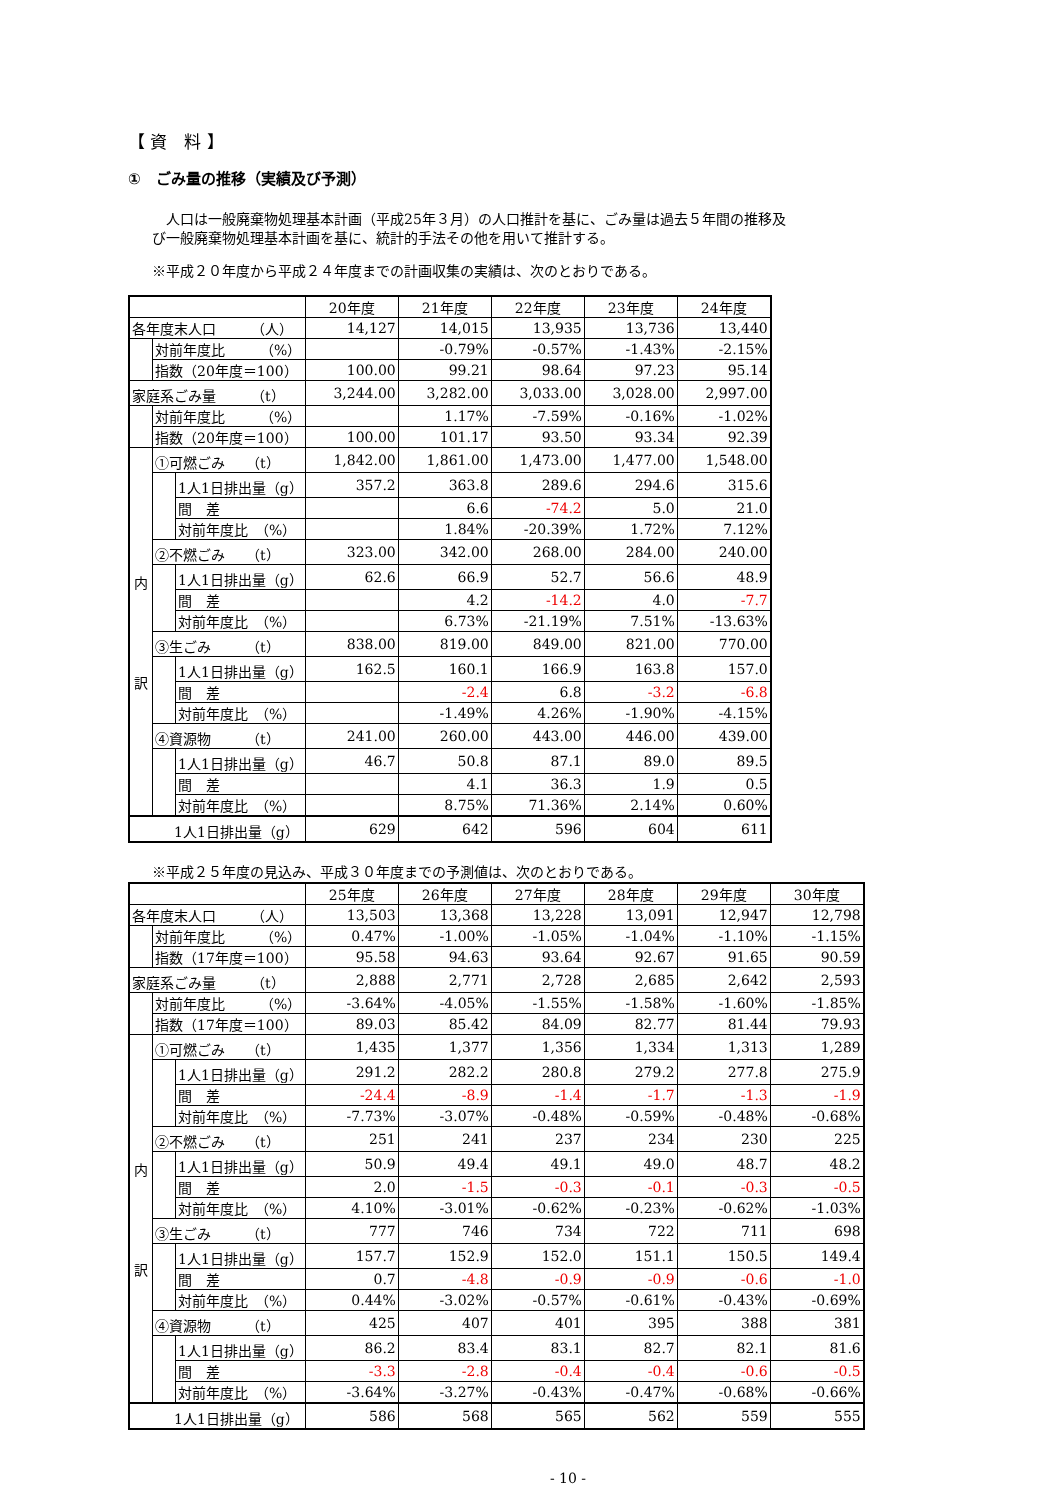【 資　料 】
①　ごみ量の推移（実績及び予測）
　人口は一般廃棄物処理基本計画（平成25年３月）の人口推計を基に、ごみ量は過去５年間の推移及び一般廃棄物処理基本計画を基に、統計的手法その他を用いて推計する。
※平成２０年度から平成２４年度までの計画収集の実績は、次のとおりである。
| | | | 20年度 | 21年度 | 22年度 | 23年度 | 24年度 |
| --- | --- | --- | --- | --- | --- | --- | --- |
| 各年度末人口 （人） | | | 14,127 | 14,015 | 13,935 | 13,736 | 13,440 |
| | 対前年度比 （%） | | | -0.79% | -0.57% | -1.43% | -2.15% |
| | 指数（20年度＝100） | | 100.00 | 99.21 | 98.64 | 97.23 | 95.14 |
| 家庭系ごみ量 （t） | | | 3,244.00 | 3,282.00 | 3,033.00 | 3,028.00 | 2,997.00 |
| | 対前年度比 （%） | | | 1.17% | -7.59% | -0.16% | -1.02% |
| | 指数（20年度＝100） | | 100.00 | 101.17 | 93.50 | 93.34 | 92.39 |
| 内 訳 | ①可燃ごみ （t） | | 1,842.00 | 1,861.00 | 1,473.00 | 1,477.00 | 1,548.00 |
| | | 1人1日排出量（g） | 357.2 | 363.8 | 289.6 | 294.6 | 315.6 |
| | | 間 差 | | 6.6 | -74.2 | 5.0 | 21.0 |
| | | 対前年度比 （%） | | 1.84% | -20.39% | 1.72% | 7.12% |
| | ②不燃ごみ （t） | | 323.00 | 342.00 | 268.00 | 284.00 | 240.00 |
| | | 1人1日排出量（g） | 62.6 | 66.9 | 52.7 | 56.6 | 48.9 |
| | | 間 差 | | 4.2 | -14.2 | 4.0 | -7.7 |
| | | 対前年度比 （%） | | 6.73% | -21.19% | 7.51% | -13.63% |
| | ③生ごみ （t） | | 838.00 | 819.00 | 849.00 | 821.00 | 770.00 |
| | | 1人1日排出量（g） | 162.5 | 160.1 | 166.9 | 163.8 | 157.0 |
| | | 間 差 | | -2.4 | 6.8 | -3.2 | -6.8 |
| | | 対前年度比 （%） | | -1.49% | 4.26% | -1.90% | -4.15% |
| | ④資源物 （t） | | 241.00 | 260.00 | 443.00 | 446.00 | 439.00 |
| | | 1人1日排出量（g） | 46.7 | 50.8 | 87.1 | 89.0 | 89.5 |
| | | 間 差 | | 4.1 | 36.3 | 1.9 | 0.5 |
| | | 対前年度比 （%） | | 8.75% | 71.36% | 2.14% | 0.60% |
| 1人1日排出量（g） | | | 629 | 642 | 596 | 604 | 611 |
※平成２５年度の見込み、平成３０年度までの予測値は、次のとおりである。
| | | | 25年度 | 26年度 | 27年度 | 28年度 | 29年度 | 30年度 |
| --- | --- | --- | --- | --- | --- | --- | --- | --- |
| 各年度末人口 （人） | | | 13,503 | 13,368 | 13,228 | 13,091 | 12,947 | 12,798 |
| | 対前年度比 （%） | | 0.47% | -1.00% | -1.05% | -1.04% | -1.10% | -1.15% |
| | 指数（17年度＝100） | | 95.58 | 94.63 | 93.64 | 92.67 | 91.65 | 90.59 |
| 家庭系ごみ量 （t） | | | 2,888 | 2,771 | 2,728 | 2,685 | 2,642 | 2,593 |
| | 対前年度比 （%） | | -3.64% | -4.05% | -1.55% | -1.58% | -1.60% | -1.85% |
| | 指数（17年度＝100） | | 89.03 | 85.42 | 84.09 | 82.77 | 81.44 | 79.93 |
| 内 訳 | ①可燃ごみ （t） | | 1,435 | 1,377 | 1,356 | 1,334 | 1,313 | 1,289 |
| | | 1人1日排出量（g） | 291.2 | 282.2 | 280.8 | 279.2 | 277.8 | 275.9 |
| | | 間 差 | -24.4 | -8.9 | -1.4 | -1.7 | -1.3 | -1.9 |
| | | 対前年度比 （%） | -7.73% | -3.07% | -0.48% | -0.59% | -0.48% | -0.68% |
| | ②不燃ごみ （t） | | 251 | 241 | 237 | 234 | 230 | 225 |
| | | 1人1日排出量（g） | 50.9 | 49.4 | 49.1 | 49.0 | 48.7 | 48.2 |
| | | 間 差 | 2.0 | -1.5 | -0.3 | -0.1 | -0.3 | -0.5 |
| | | 対前年度比 （%） | 4.10% | -3.01% | -0.62% | -0.23% | -0.62% | -1.03% |
| | ③生ごみ （t） | | 777 | 746 | 734 | 722 | 711 | 698 |
| | | 1人1日排出量（g） | 157.7 | 152.9 | 152.0 | 151.1 | 150.5 | 149.4 |
| | | 間 差 | 0.7 | -4.8 | -0.9 | -0.9 | -0.6 | -1.0 |
| | | 対前年度比 （%） | 0.44% | -3.02% | -0.57% | -0.61% | -0.43% | -0.69% |
| | ④資源物 （t） | | 425 | 407 | 401 | 395 | 388 | 381 |
| | | 1人1日排出量（g） | 86.2 | 83.4 | 83.1 | 82.7 | 82.1 | 81.6 |
| | | 間 差 | -3.3 | -2.8 | -0.4 | -0.4 | -0.6 | -0.5 |
| | | 対前年度比 （%） | -3.64% | -3.27% | -0.43% | -0.47% | -0.68% | -0.66% |
| 1人1日排出量（g） | | | 586 | 568 | 565 | 562 | 559 | 555 |
- 10 -